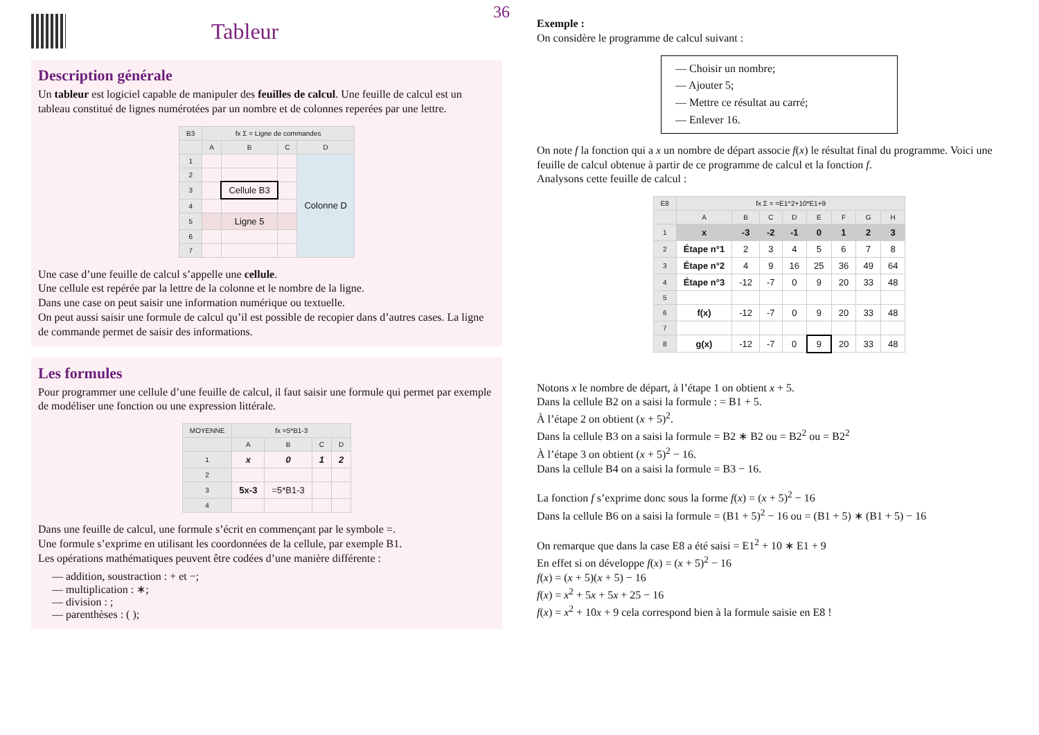36
Tableur
Description générale
Un tableur est logiciel capable de manipuler des feuilles de calcul. Une feuille de calcul est un tableau constitué de lignes numérotées par un nombre et de colonnes reperées par une lettre.
| B3 | fx Σ = Ligne de commandes | | | |
| --- | --- | --- | --- | --- |
| | A | B | C | D |
| 1 | | | | Colonne D |
| 2 | | | | |
| 3 | | Cellule B3 | | |
| 4 | | | | |
| 5 | | Ligne 5 | | |
| 6 | | | | |
| 7 | | | | |
Une case d’une feuille de calcul s’appelle une cellule.
Une cellule est repérée par la lettre de la colonne et le nombre de la ligne.
Dans une case on peut saisir une information numérique ou textuelle.
On peut aussi saisir une formule de calcul qu’il est possible de recopier dans d’autres cases. La ligne de commande permet de saisir des informations.
Les formules
Pour programmer une cellule d’une feuille de calcul, il faut saisir une formule qui permet par exemple de modéliser une fonction ou une expression littérale.
| MOYENNE | fx =5*B1-3 | | | |
| --- | --- | --- | --- | --- |
| | A | B | C | D |
| 1 | x | 0 | 1 | 2 |
| 2 | | | | |
| 3 | 5x-3 | =5*B1-3 | | |
| 4 | | | | |
Dans une feuille de calcul, une formule s’écrit en commençant par le symbole =.
Une formule s’exprime en utilisant les coordonnées de la cellule, par exemple B1.
Les opérations mathématiques peuvent être codées d’une manière différente :
— addition, soustraction : + et −;
— multiplication : ∗;
— division : ;
— parenthèses : ( );
Exemple :
On considère le programme de calcul suivant :
— Choisir un nombre;
— Ajouter 5;
— Mettre ce résultat au carré;
— Enlever 16.
On note f la fonction qui a x un nombre de départ associe f(x) le résultat final du programme. Voici une feuille de calcul obtenue à partir de ce programme de calcul et la fonction f.
Analysons cette feuille de calcul :
| E8 | fx Σ = =E1^2+10*E1+9 | | | | | | | |
| --- | --- | --- | --- | --- | --- | --- | --- | --- |
| | A | B | C | D | E | F | G | H |
| 1 | x | -3 | -2 | -1 | 0 | 1 | 2 | 3 |
| 2 | Étape n°1 | 2 | 3 | 4 | 5 | 6 | 7 | 8 |
| 3 | Étape n°2 | 4 | 9 | 16 | 25 | 36 | 49 | 64 |
| 4 | Étape n°3 | -12 | -7 | 0 | 9 | 20 | 33 | 48 |
| 5 | | | | | | | | |
| 6 | f(x) | -12 | -7 | 0 | 9 | 20 | 33 | 48 |
| 7 | | | | | | | | |
| 8 | g(x) | -12 | -7 | 0 | 9 | 20 | 33 | 48 |
Notons x le nombre de départ, à l’étape 1 on obtient x + 5.
Dans la cellule B2 on a saisi la formule : = B1 + 5.
À l’étape 2 on obtient (x + 5)<sup>2</sup>.
Dans la cellule B3 on a saisi la formule = B2 ∗ B2 ou = B2<sup>2</sup> ou = B2<sup>2</sup>
À l’étape 3 on obtient (x + 5)<sup>2</sup> − 16.
Dans la cellule B4 on a saisi la formule = B3 − 16.
La fonction f s’exprime donc sous la forme f(x) = (x + 5)<sup>2</sup> − 16
Dans la cellule B6 on a saisi la formule = (B1 + 5)<sup>2</sup> − 16 ou = (B1 + 5) ∗ (B1 + 5) − 16
On remarque que dans la case E8 a été saisi = E1<sup>2</sup> + 10 ∗ E1 + 9
En effet si on développe f(x) = (x + 5)<sup>2</sup> − 16
f(x) = (x + 5)(x + 5) − 16
f(x) = x<sup>2</sup> + 5x + 5x + 25 − 16
f(x) = x<sup>2</sup> + 10x + 9 cela correspond bien à la formule saisie en E8 !